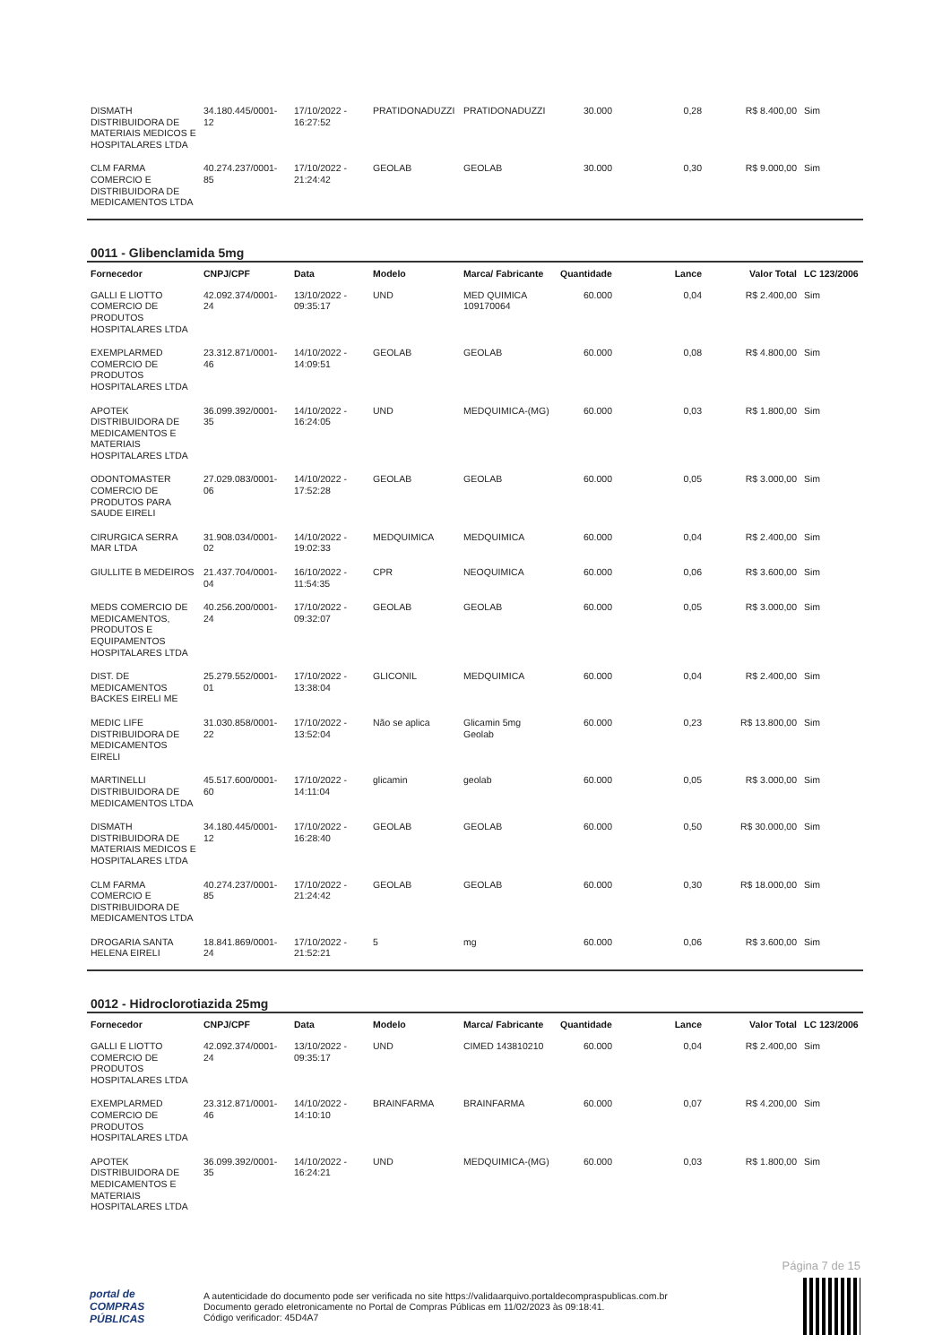| DISMATH DISTRIBUIDORA DE MATERIAIS MEDICOS E HOSPITALARES LTDA | 34.180.445/0001-12 | 17/10/2022 - 16:27:52 | PRATIDONADUZZI | PRATIDONADUZZI | 30.000 | 0,28 | R$ 8.400,00 | Sim |
| CLM FARMA COMERCIO E DISTRIBUIDORA DE MEDICAMENTOS LTDA | 40.274.237/0001-85 | 17/10/2022 - 21:24:42 | GEOLAB | GEOLAB | 30.000 | 0,30 | R$ 9.000,00 | Sim |
0011 - Glibenclamida 5mg
| Fornecedor | CNPJ/CPF | Data | Modelo | Marca/ Fabricante | Quantidade | Lance | Valor Total | LC 123/2006 |
| --- | --- | --- | --- | --- | --- | --- | --- | --- |
| GALLI E LIOTTO COMERCIO DE PRODUTOS HOSPITALARES LTDA | 42.092.374/0001-24 | 13/10/2022 - 09:35:17 | UND | MED QUIMICA 109170064 | 60.000 | 0,04 | R$ 2.400,00 | Sim |
| EXEMPLARMED COMERCIO DE PRODUTOS HOSPITALARES LTDA | 23.312.871/0001-46 | 14/10/2022 - 14:09:51 | GEOLAB | GEOLAB | 60.000 | 0,08 | R$ 4.800,00 | Sim |
| APOTEK DISTRIBUIDORA DE MEDICAMENTOS E MATERIAIS HOSPITALARES LTDA | 36.099.392/0001-35 | 14/10/2022 - 16:24:05 | UND | MEDQUIMICA-(MG) | 60.000 | 0,03 | R$ 1.800,00 | Sim |
| ODONTOMASTER COMERCIO DE PRODUTOS PARA SAUDE EIRELI | 27.029.083/0001-06 | 14/10/2022 - 17:52:28 | GEOLAB | GEOLAB | 60.000 | 0,05 | R$ 3.000,00 | Sim |
| CIRURGICA SERRA MAR LTDA | 31.908.034/0001-02 | 14/10/2022 - 19:02:33 | MEDQUIMICA | MEDQUIMICA | 60.000 | 0,04 | R$ 2.400,00 | Sim |
| GIULLITE B MEDEIROS | 21.437.704/0001-04 | 16/10/2022 - 11:54:35 | CPR | NEOQUIMICA | 60.000 | 0,06 | R$ 3.600,00 | Sim |
| MEDS COMERCIO DE MEDICAMENTOS, PRODUTOS E EQUIPAMENTOS HOSPITALARES LTDA | 40.256.200/0001-24 | 17/10/2022 - 09:32:07 | GEOLAB | GEOLAB | 60.000 | 0,05 | R$ 3.000,00 | Sim |
| DIST. DE MEDICAMENTOS BACKES EIRELI ME | 25.279.552/0001-01 | 17/10/2022 - 13:38:04 | GLICONIL | MEDQUIMICA | 60.000 | 0,04 | R$ 2.400,00 | Sim |
| MEDIC LIFE DISTRIBUIDORA DE MEDICAMENTOS EIRELI | 31.030.858/0001-22 | 17/10/2022 - 13:52:04 | Não se aplica | Glicamin 5mg Geolab | 60.000 | 0,23 | R$ 13.800,00 | Sim |
| MARTINELLI DISTRIBUIDORA DE MEDICAMENTOS LTDA | 45.517.600/0001-60 | 17/10/2022 - 14:11:04 | glicamin | geolab | 60.000 | 0,05 | R$ 3.000,00 | Sim |
| DISMATH DISTRIBUIDORA DE MATERIAIS MEDICOS E HOSPITALARES LTDA | 34.180.445/0001-12 | 17/10/2022 - 16:28:40 | GEOLAB | GEOLAB | 60.000 | 0,50 | R$ 30.000,00 | Sim |
| CLM FARMA COMERCIO E DISTRIBUIDORA DE MEDICAMENTOS LTDA | 40.274.237/0001-85 | 17/10/2022 - 21:24:42 | GEOLAB | GEOLAB | 60.000 | 0,30 | R$ 18.000,00 | Sim |
| DROGARIA SANTA HELENA EIRELI | 18.841.869/0001-24 | 17/10/2022 - 21:52:21 | 5 | mg | 60.000 | 0,06 | R$ 3.600,00 | Sim |
0012 - Hidroclorotiazida 25mg
| Fornecedor | CNPJ/CPF | Data | Modelo | Marca/ Fabricante | Quantidade | Lance | Valor Total | LC 123/2006 |
| --- | --- | --- | --- | --- | --- | --- | --- | --- |
| GALLI E LIOTTO COMERCIO DE PRODUTOS HOSPITALARES LTDA | 42.092.374/0001-24 | 13/10/2022 - 09:35:17 | UND | CIMED 143810210 | 60.000 | 0,04 | R$ 2.400,00 | Sim |
| EXEMPLARMED COMERCIO DE PRODUTOS HOSPITALARES LTDA | 23.312.871/0001-46 | 14/10/2022 - 14:10:10 | BRAINFARMA | BRAINFARMA | 60.000 | 0,07 | R$ 4.200,00 | Sim |
| APOTEK DISTRIBUIDORA DE MEDICAMENTOS E MATERIAIS HOSPITALARES LTDA | 36.099.392/0001-35 | 14/10/2022 - 16:24:21 | UND | MEDQUIMICA-(MG) | 60.000 | 0,03 | R$ 1.800,00 | Sim |
Página 7 de 15
portal de
COMPRAS
PÚBLICAS
A autenticidade do documento pode ser verificada no site https://validaarquivo.portaldecompraspublicas.com.br
Documento gerado eletronicamente no Portal de Compras Públicas em 11/02/2023 às 09:18:41.
Código verificador: 45D4A7